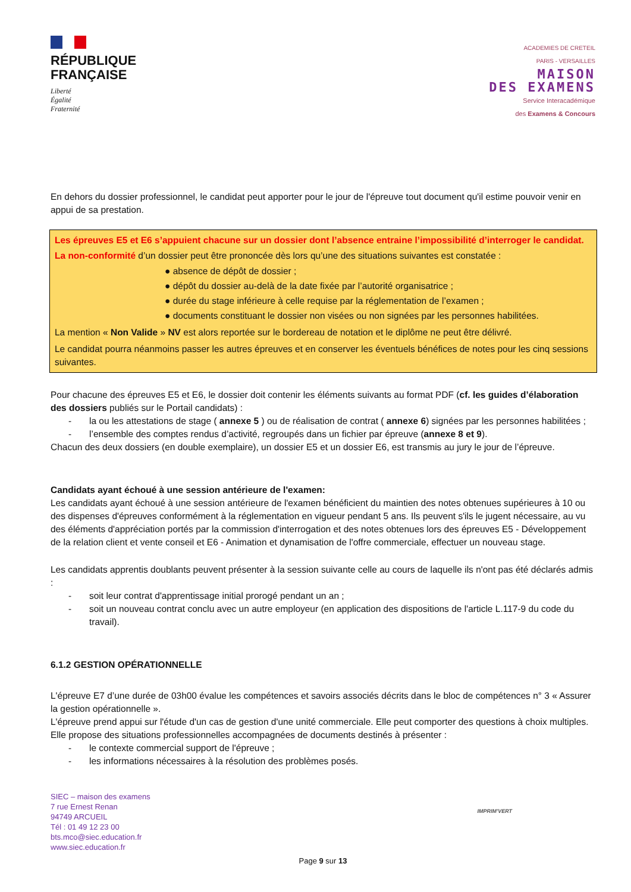RÉPUBLIQUE
FRANÇAISE
Liberté
Égalité
Fraternité
ACADEMIES DE CRETEIL
PARIS - VERSAILLES
MAISON
DES EXAMENS
Service Interacadémique
des Examens & Concours
En dehors du dossier professionnel, le candidat peut apporter pour le jour de l'épreuve tout document qu'il estime pouvoir venir en appui de sa prestation.
Les épreuves E5 et E6 s’appuient chacune sur un dossier dont l’absence entraine l’impossibilité d’interroger le candidat.
La non-conformité d’un dossier peut être prononcée dès lors qu’une des situations suivantes est constatée :
● absence de dépôt de dossier ;
● dépôt du dossier au-delà de la date fixée par l’autorité organisatrice ;
● durée du stage inférieure à celle requise par la réglementation de l’examen ;
● documents constituant le dossier non visées ou non signées par les personnes habilitées.
La mention « Non Valide » NV est alors reportée sur le bordereau de notation et le diplôme ne peut être délivré.
Le candidat pourra néanmoins passer les autres épreuves et en conserver les éventuels bénéfices de notes pour les cinq sessions suivantes.
Pour chacune des épreuves E5 et E6, le dossier doit contenir les éléments suivants au format PDF (cf. les guides d’élaboration des dossiers publiés sur le Portail candidats) :
- la ou les attestations de stage ( annexe 5 ) ou de réalisation de contrat ( annexe 6) signées par les personnes habilitées ;
- l’ensemble des comptes rendus d’activité, regroupés dans un fichier par épreuve (annexe 8 et 9).
Chacun des deux dossiers (en double exemplaire), un dossier E5 et un dossier E6, est transmis au jury le jour de l’épreuve.
Candidats ayant échoué à une session antérieure de l'examen:
Les candidats ayant échoué à une session antérieure de l'examen bénéficient du maintien des notes obtenues supérieures à 10 ou des dispenses d'épreuves conformément à la réglementation en vigueur pendant 5 ans. Ils peuvent s'ils le jugent nécessaire, au vu des éléments d'appréciation portés par la commission d'interrogation et des notes obtenues lors des épreuves E5 - Développement de la relation client et vente conseil et E6 - Animation et dynamisation de l'offre commerciale, effectuer un nouveau stage.
Les candidats apprentis doublants peuvent présenter à la session suivante celle au cours de laquelle ils n'ont pas été déclarés admis :
- soit leur contrat d'apprentissage initial prorogé pendant un an ;
- soit un nouveau contrat conclu avec un autre employeur (en application des dispositions de l'article L.117-9 du code du travail).
6.1.2 GESTION OPÉRATIONNELLE
L'épreuve E7 d’une durée de 03h00 évalue les compétences et savoirs associés décrits dans le bloc de compétences n° 3 « Assurer la gestion opérationnelle ».
L'épreuve prend appui sur l'étude d'un cas de gestion d'une unité commerciale. Elle peut comporter des questions à choix multiples. Elle propose des situations professionnelles accompagnées de documents destinés à présenter :
- le contexte commercial support de l'épreuve ;
- les informations nécessaires à la résolution des problèmes posés.
SIEC – maison des examens
7 rue Ernest Renan
94749 ARCUEIL
Tél : 01 49 12 23 00
bts.mco@siec.education.fr
www.siec.education.fr
IMPRIM'VERT
Page 9 sur 13